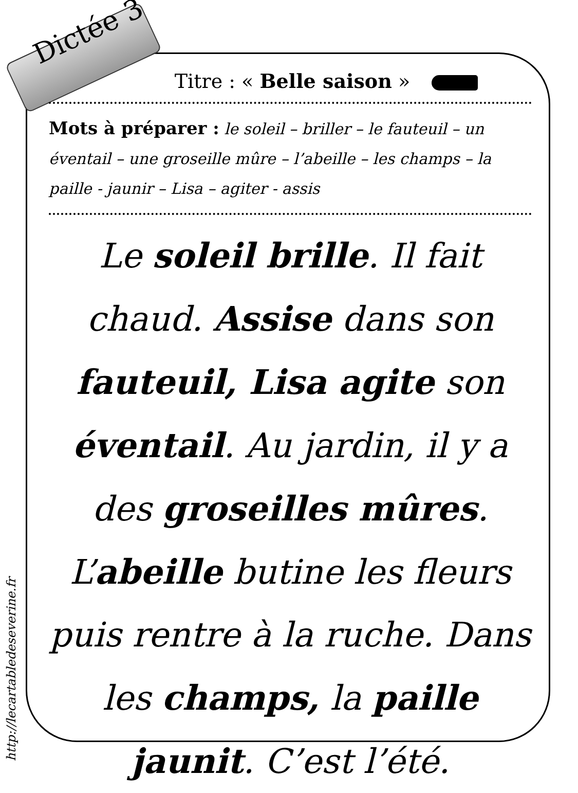Dictée 3
Titre : « Belle saison »
Mots à préparer : le soleil – briller – le fauteuil – un éventail – une groseille mûre – l’abeille – les champs – la paille - jaunir – Lisa – agiter - assis
Le soleil brille. Il fait chaud. Assise dans son fauteuil, Lisa agite son éventail. Au jardin, il y a des groseilles mûres. L’abeille butine les fleurs puis rentre à la ruche. Dans les champs, la paille jaunit. C’est l’été.
http://lecartabledeseverine.fr